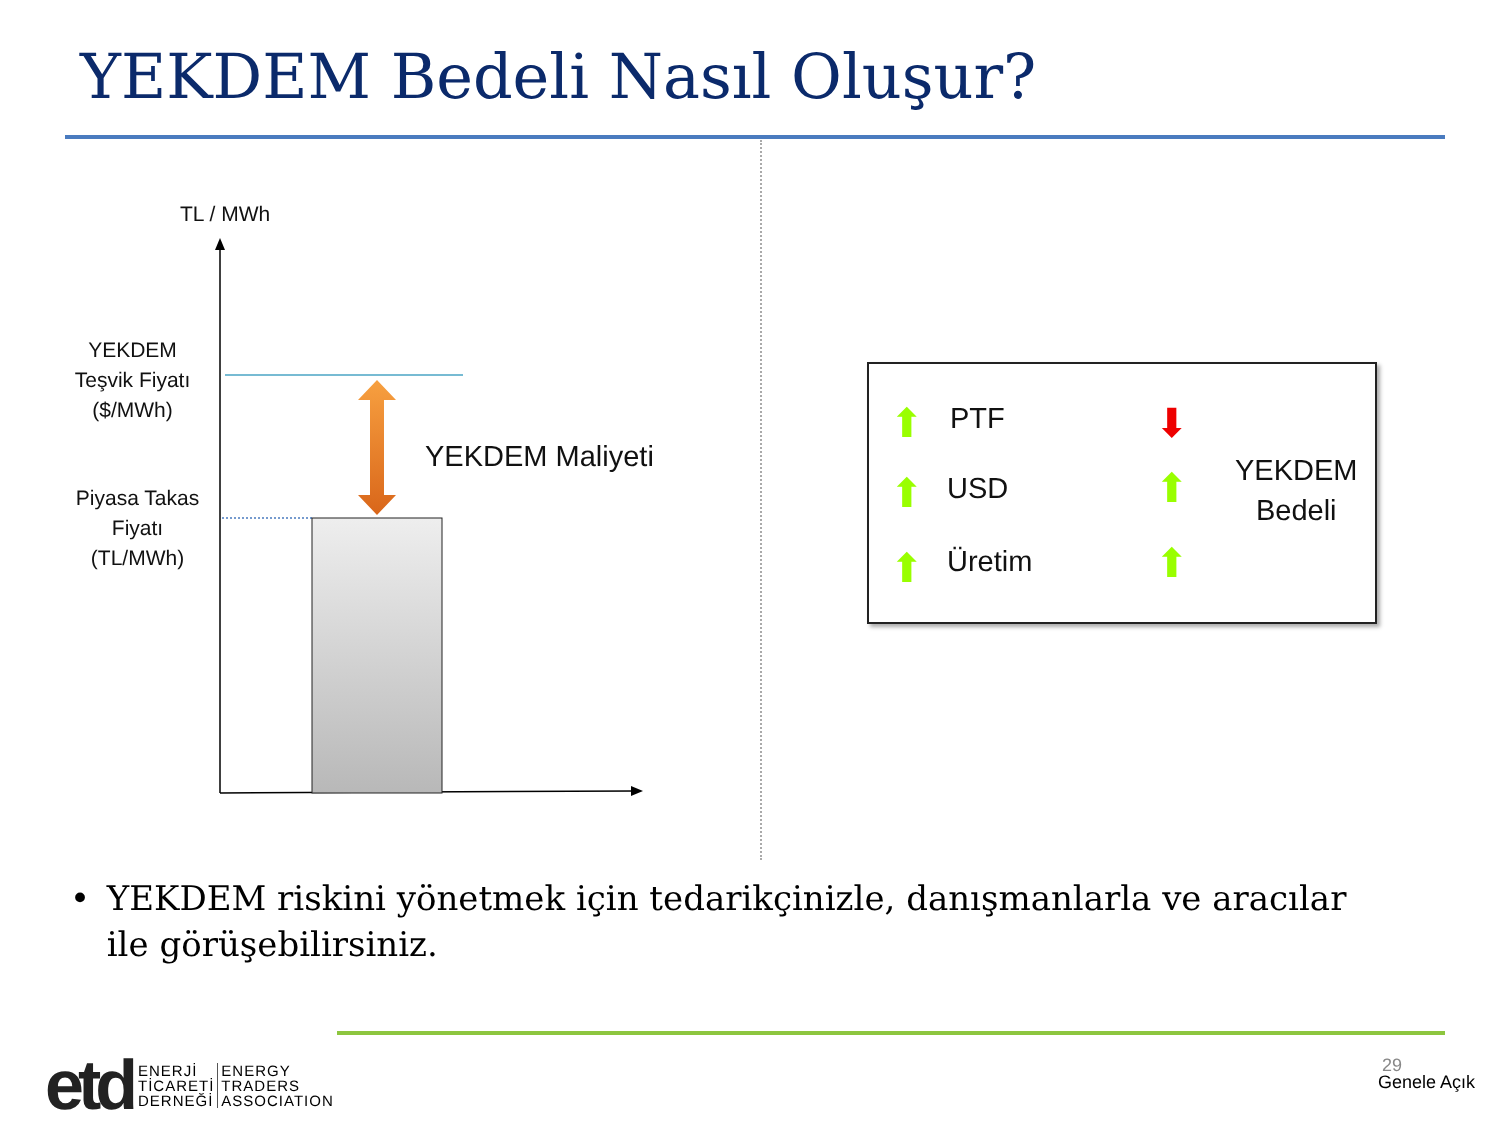YEKDEM Bedeli Nasıl Oluşur?
TL / MWh
YEKDEM
Teşvik Fiyatı
($/MWh)
Piyasa Takas
Fiyatı
(TL/MWh)
YEKDEM Maliyeti
⬆ PTF
⬆ USD
⬆ Üretim
⬇
⬆
⬆
YEKDEM
Bedeli
• YEKDEM riskini yönetmek için tedarikçinizle, danışmanlarla ve aracılar ile görüşebilirsiniz.
etd ENERJİ
TİCARETİ
DERNEĞİ ENERGY
TRADERS
ASSOCIATION
29
Genele Açık